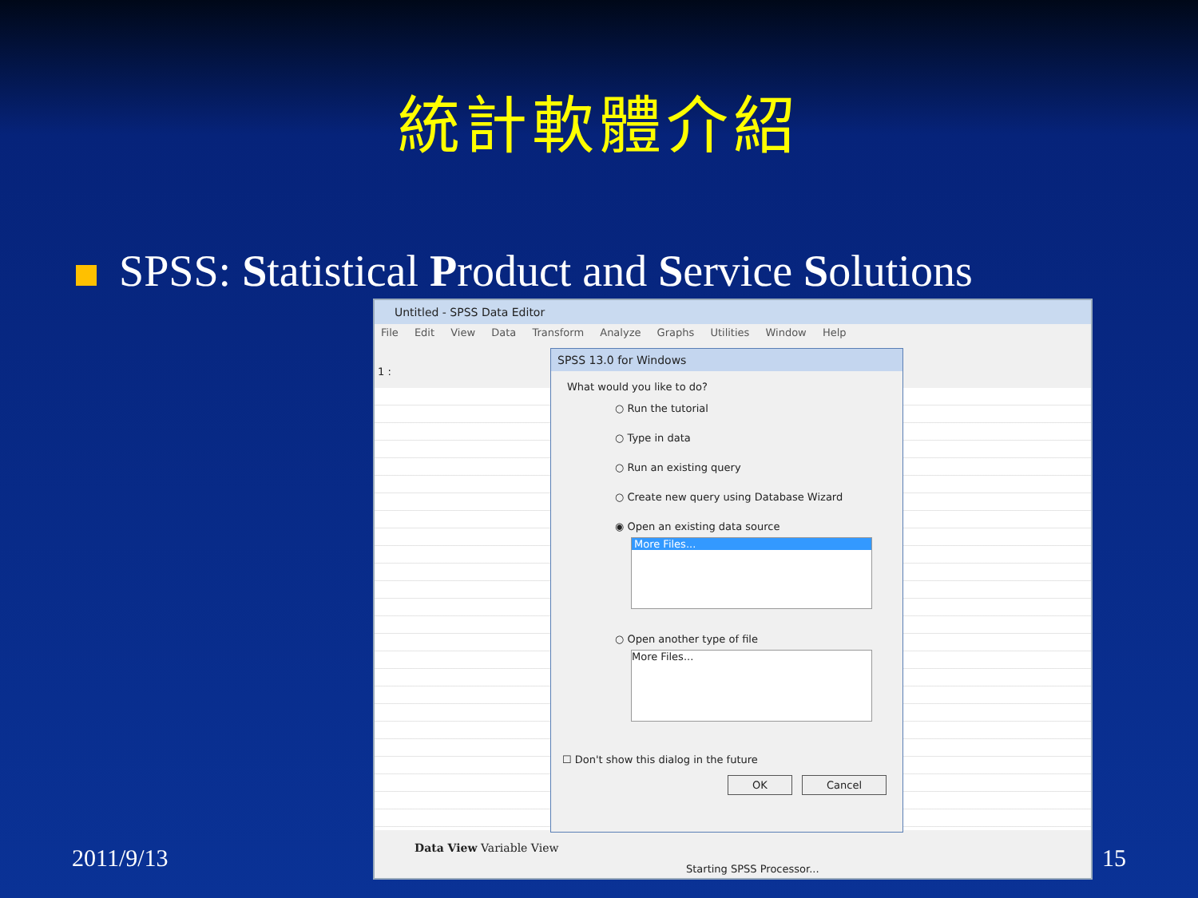統計軟體介紹
SPSS: Statistical Product and Service Solutions
Untitled - SPSS Data Editor
File Edit View Data Transform Analyze Graphs Utilities Window Help
1 :
Data View Variable View
Starting SPSS Processor...
SPSS 13.0 for Windows
What would you like to do?
○ Run the tutorial
○ Type in data
○ Run an existing query
○ Create new query using Database Wizard
◉ Open an existing data source
More Files...
○ Open another type of file
More Files...
☐ Don't show this dialog in the future
OK Cancel
2011/9/13 15